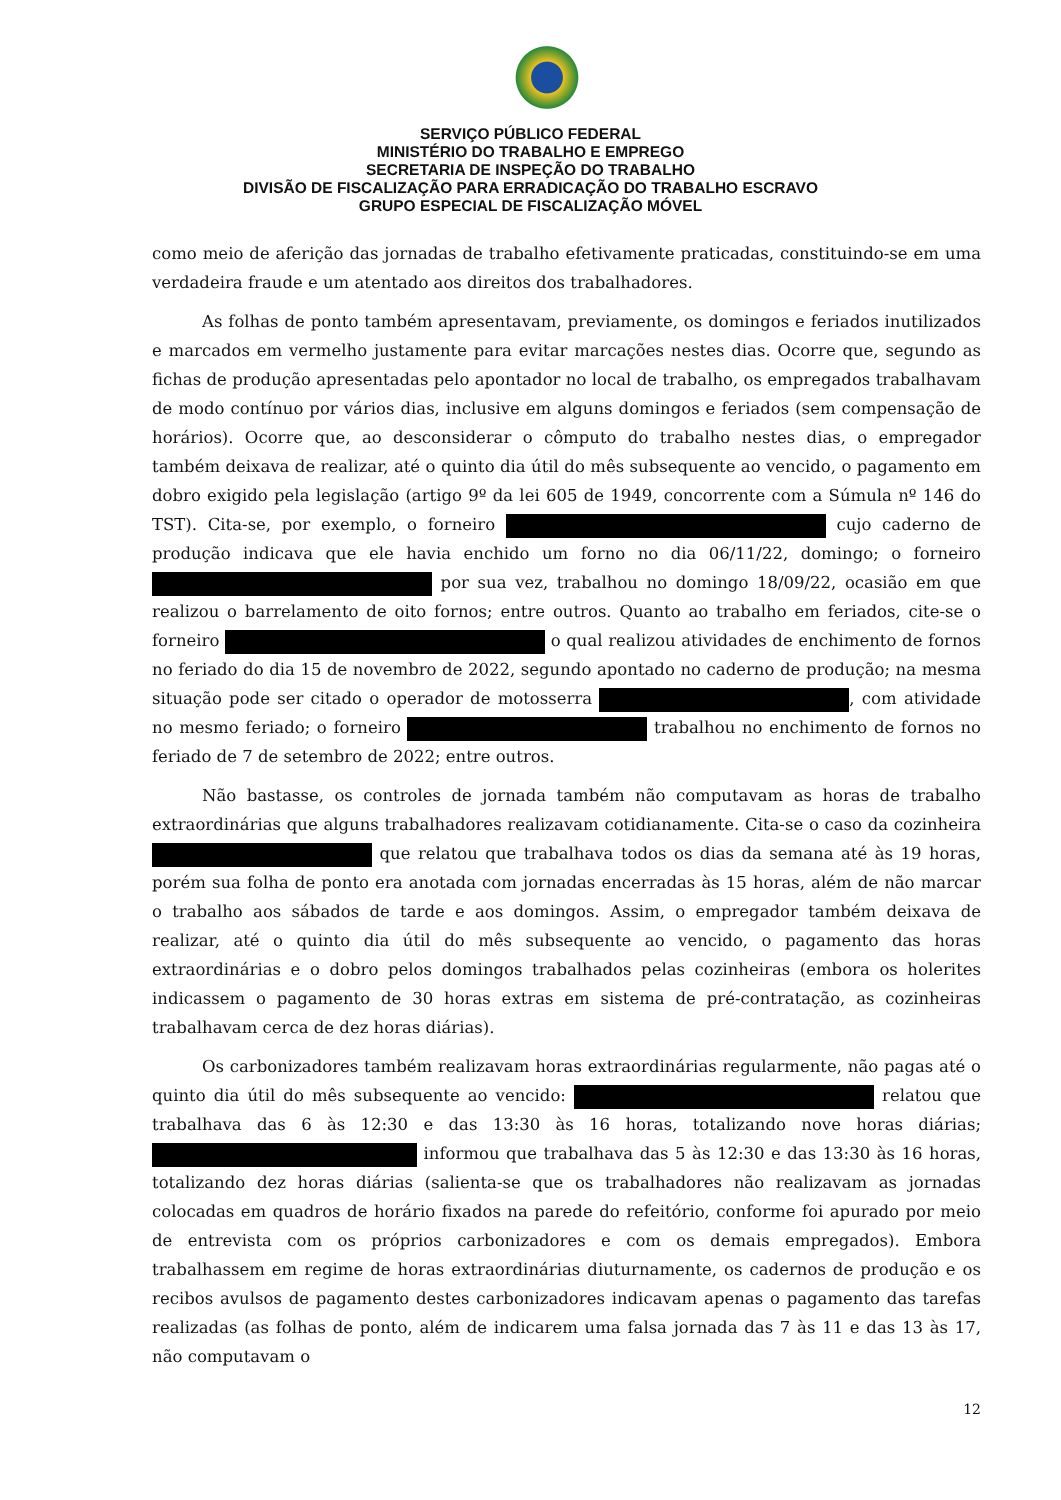SERVIÇO PÚBLICO FEDERAL
MINISTÉRIO DO TRABALHO E EMPREGO
SECRETARIA DE INSPEÇÃO DO TRABALHO
DIVISÃO DE FISCALIZAÇÃO PARA ERRADICAÇÃO DO TRABALHO ESCRAVO
GRUPO ESPECIAL DE FISCALIZAÇÃO MÓVEL
como meio de aferição das jornadas de trabalho efetivamente praticadas, constituindo-se em uma verdadeira fraude e um atentado aos direitos dos trabalhadores.
As folhas de ponto também apresentavam, previamente, os domingos e feriados inutilizados e marcados em vermelho justamente para evitar marcações nestes dias. Ocorre que, segundo as fichas de produção apresentadas pelo apontador no local de trabalho, os empregados trabalhavam de modo contínuo por vários dias, inclusive em alguns domingos e feriados (sem compensação de horários). Ocorre que, ao desconsiderar o cômputo do trabalho nestes dias, o empregador também deixava de realizar, até o quinto dia útil do mês subsequente ao vencido, o pagamento em dobro exigido pela legislação (artigo 9º da lei 605 de 1949, concorrente com a Súmula nº 146 do TST). Cita-se, por exemplo, o forneiro cujo caderno de produção indicava que ele havia enchido um forno no dia 06/11/22, domingo; o forneiro por sua vez, trabalhou no domingo 18/09/22, ocasião em que realizou o barrelamento de oito fornos; entre outros. Quanto ao trabalho em feriados, cite-se o forneiro o qual realizou atividades de enchimento de fornos no feriado do dia 15 de novembro de 2022, segundo apontado no caderno de produção; na mesma situação pode ser citado o operador de motosserra , com atividade no mesmo feriado; o forneiro trabalhou no enchimento de fornos no feriado de 7 de setembro de 2022; entre outros.
Não bastasse, os controles de jornada também não computavam as horas de trabalho extraordinárias que alguns trabalhadores realizavam cotidianamente. Cita-se o caso da cozinheira que relatou que trabalhava todos os dias da semana até às 19 horas, porém sua folha de ponto era anotada com jornadas encerradas às 15 horas, além de não marcar o trabalho aos sábados de tarde e aos domingos. Assim, o empregador também deixava de realizar, até o quinto dia útil do mês subsequente ao vencido, o pagamento das horas extraordinárias e o dobro pelos domingos trabalhados pelas cozinheiras (embora os holerites indicassem o pagamento de 30 horas extras em sistema de pré-contratação, as cozinheiras trabalhavam cerca de dez horas diárias).
Os carbonizadores também realizavam horas extraordinárias regularmente, não pagas até o quinto dia útil do mês subsequente ao vencido: relatou que trabalhava das 6 às 12:30 e das 13:30 às 16 horas, totalizando nove horas diárias; informou que trabalhava das 5 às 12:30 e das 13:30 às 16 horas, totalizando dez horas diárias (salienta-se que os trabalhadores não realizavam as jornadas colocadas em quadros de horário fixados na parede do refeitório, conforme foi apurado por meio de entrevista com os próprios carbonizadores e com os demais empregados). Embora trabalhassem em regime de horas extraordinárias diuturnamente, os cadernos de produção e os recibos avulsos de pagamento destes carbonizadores indicavam apenas o pagamento das tarefas realizadas (as folhas de ponto, além de indicarem uma falsa jornada das 7 às 11 e das 13 às 17, não computavam o
12